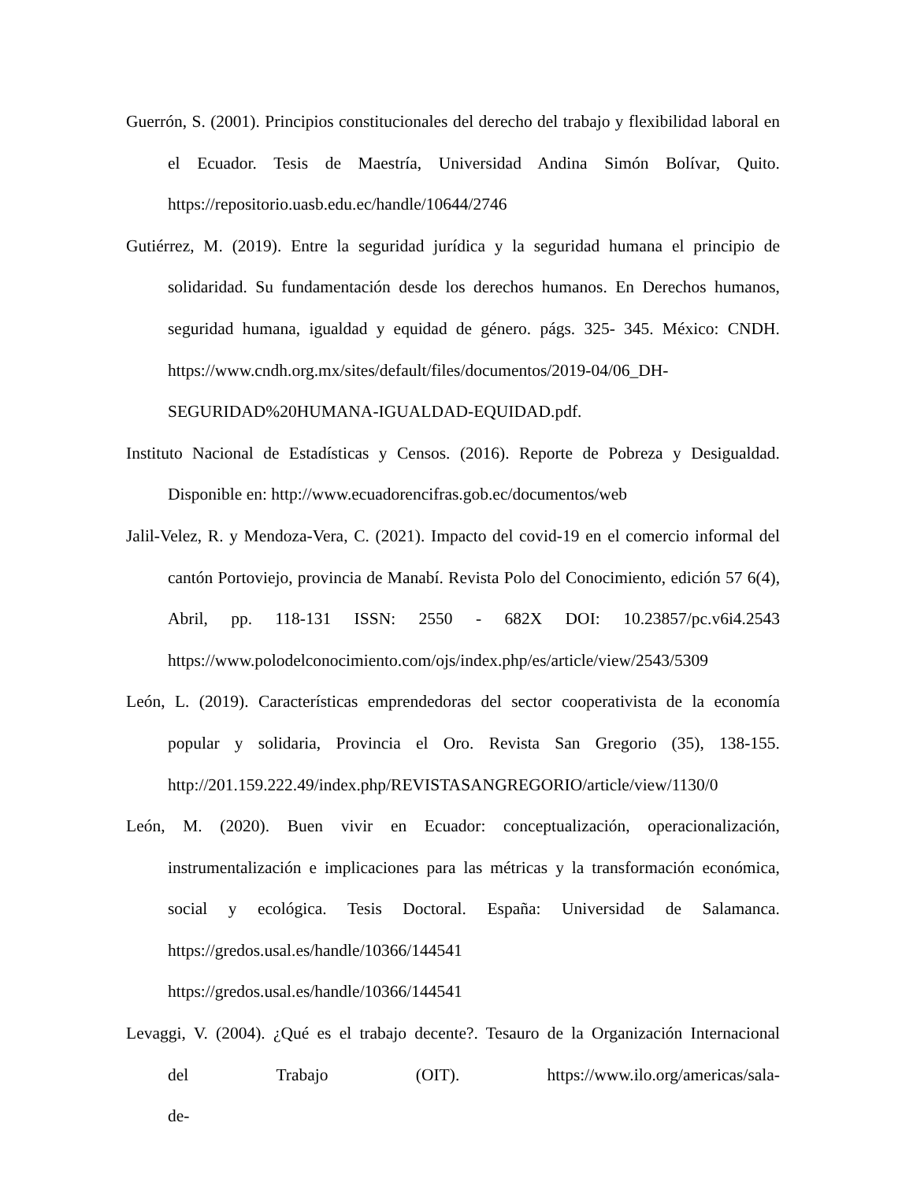Guerrón, S. (2001). Principios constitucionales del derecho del trabajo y flexibilidad laboral en el Ecuador. Tesis de Maestría, Universidad Andina Simón Bolívar, Quito. https://repositorio.uasb.edu.ec/handle/10644/2746
Gutiérrez, M. (2019). Entre la seguridad jurídica y la seguridad humana el principio de solidaridad. Su fundamentación desde los derechos humanos. En Derechos humanos, seguridad humana, igualdad y equidad de género. págs. 325- 345. México: CNDH. https://www.cndh.org.mx/sites/default/files/documentos/2019-04/06_DH-SEGURIDAD%20HUMANA-IGUALDAD-EQUIDAD.pdf.
Instituto Nacional de Estadísticas y Censos. (2016). Reporte de Pobreza y Desigualdad. Disponible en: http://www.ecuadorencifras.gob.ec/documentos/web
Jalil-Velez, R. y Mendoza-Vera, C. (2021). Impacto del covid-19 en el comercio informal del cantón Portoviejo, provincia de Manabí. Revista Polo del Conocimiento, edición 57 6(4), Abril, pp. 118-131 ISSN: 2550 - 682X DOI: 10.23857/pc.v6i4.2543 https://www.polodelconocimiento.com/ojs/index.php/es/article/view/2543/5309
León, L. (2019). Características emprendedoras del sector cooperativista de la economía popular y solidaria, Provincia el Oro. Revista San Gregorio (35), 138-155. http://201.159.222.49/index.php/REVISTASANGREGORIO/article/view/1130/0
León, M. (2020). Buen vivir en Ecuador: conceptualización, operacionalización, instrumentalización e implicaciones para las métricas y la transformación económica, social y ecológica. Tesis Doctoral. España: Universidad de Salamanca. https://gredos.usal.es/handle/10366/144541
https://gredos.usal.es/handle/10366/144541
Levaggi, V. (2004). ¿Qué es el trabajo decente?. Tesauro de la Organización Internacional del Trabajo (OIT). https://www.ilo.org/americas/sala-de-